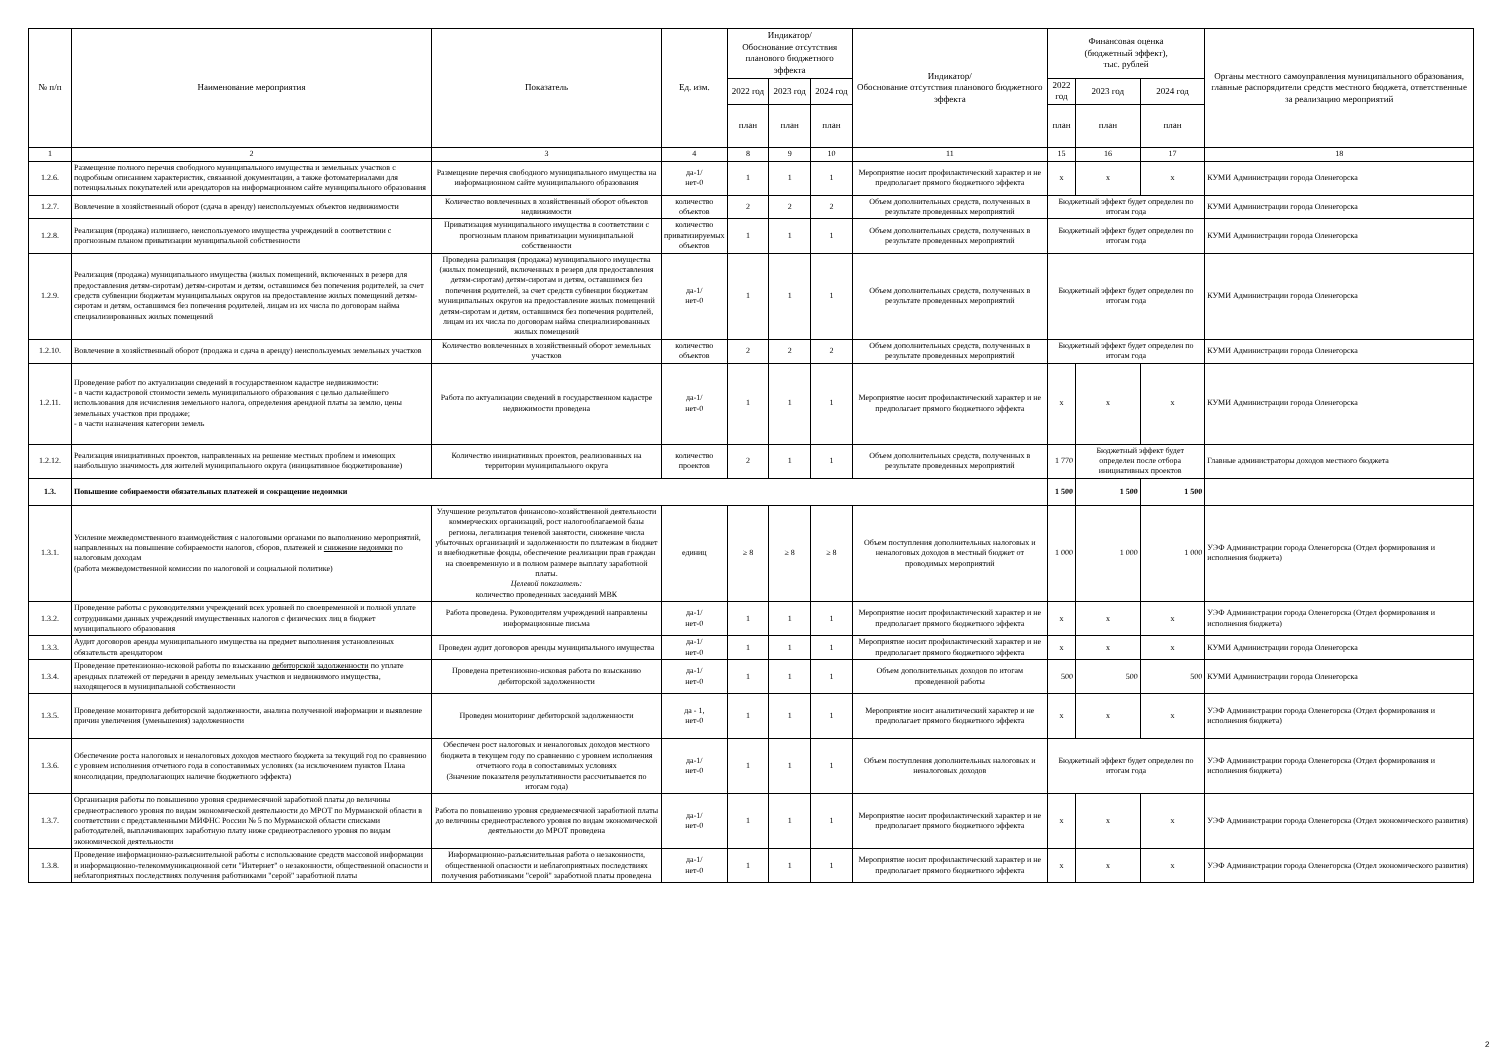| № п/п | Наименование мероприятия | Показатель | Ед. изм. | Индикатор/ Обоснование отсутствия планового бюджетного эффекта | | | Индикатор/ Обоснование отсутствия планового бюджетного эффекта | Финансовая оценка (бюджетный эффект), тыс. рублей | | | Органы местного самоуправления муниципального образования, главные распорядители средств местного бюджета, ответственные за реализацию мероприятий |
| --- | --- | --- | --- | --- | --- | --- | --- | --- | --- | --- | --- |
| | | | | 2022 год | 2023 год | 2024 год | | 2022 год | 2023 год | 2024 год | |
| | | | | план | план | план | | план | план | план | |
| 1 | 2 | 3 | 4 | 8 | 9 | 10 | 11 | 15 | 16 | 17 | 18 |
| 1.2.6. | Размещение полного перечня свободного муниципального имущества и земельных участков с подробным описанием характеристик, связанной документации, а также фотоматериалами для потенциальных покупателей или арендаторов на информационном сайте муниципального образования | Размещение перечня свободного муниципального имущества на информационном сайте муниципального образования | да-1/ нет-0 | 1 | 1 | 1 | Мероприятие носит профилактический характер и не предполагает прямого бюджетного эффекта | х | х | х | КУМИ Администрации города Оленегорска |
| 1.2.7. | Вовлечение в хозяйственный оборот (сдача в аренду) неиспользуемых объектов недвижимости | Количество вовлеченных в хозяйственный оборот объектов недвижимости | количество объектов | 2 | 2 | 2 | Объем дополнительных средств, полученных в результате проведенных мероприятий | Бюджетный эффект будет определен по итогам года | | | КУМИ Администрации города Оленегорска |
| 1.2.8. | Реализация (продажа) излишнего, неиспользуемого имущества учреждений в соответствии с прогнозным планом приватизации муниципальной собственности | Приватизация муниципального имущества в соответствии с прогнозным планом приватизации муниципальной собственности | количество приватизируемых объектов | 1 | 1 | 1 | Объем дополнительных средств, полученных в результате проведенных мероприятий | Бюджетный эффект будет определен по итогам года | | | КУМИ Администрации города Оленегорска |
| 1.2.9. | Реализация (продажа) муниципального имущества (жилых помещений, включенных в резерв для предоставления детям-сиротам) детям-сиротам и детям, оставшимся без попечения родителей, за счет средств субвенции бюджетам муниципальных округов на предоставление жилых помещений детям-сиротам и детям, оставшимся без попечения родителей, лицам из их числа по договорам найма специализированных жилых помещений | Проведена рализация (продажа) муниципального имущества (жилых помещений, включенных в резерв для предоставления детям-сиротам) детям-сиротам и детям, оставшимся без попечения родителей, за счет средств субвенции бюджетам муниципальных округов на предоставление жилых помещений детям-сиротам и детям, оставшимся без попечения родителей, лицам из их числа по договорам найма специализированных жилых помещений | да-1/ нет-0 | 1 | 1 | 1 | Объем дополнительных средств, полученных в результате проведенных мероприятий | Бюджетный эффект будет определен по итогам года | | | КУМИ Администрации города Оленегорска |
| 1.2.10. | Вовлечение в хозяйственный оборот (продажа и сдача в аренду) неиспользуемых земельных участков | Количество вовлеченных в хозяйственный оборот земельных участков | количество объектов | 2 | 2 | 2 | Объем дополнительных средств, полученных в результате проведенных мероприятий | Бюджетный эффект будет определен по итогам года | | | КУМИ Администрации города Оленегорска |
| 1.2.11. | Проведение работ по актуализации сведений в государственном кадастре недвижимости: - в части кадастровой стоимости земель муниципального образования с целью дальнейшего использования для исчисления земельного налога, определения арендной платы за землю, цены земельных участков при продаже; - в части назначения категории земель | Работа по актуализации сведений в государственном кадастре недвижимости проведена | да-1/ нет-0 | 1 | 1 | 1 | Мероприятие носит профилактический характер и не предполагает прямого бюджетного эффекта | х | х | х | КУМИ Администрации города Оленегорска |
| 1.2.12. | Реализация инициативных проектов, направленных на решение местных проблем и имеющих наибольшую значимость для жителей муниципального округа (инициативное бюджетирование) | Количество инициативных проектов, реализованных на территории муниципального округа | количество проектов | 2 | 1 | 1 | Объем дополнительных средств, полученных в результате проведенных мероприятий | 1 770 | Бюджетный эффект будет определен после отбора инициативных проектов | | Главные администраторы доходов местного бюджета |
| 1.3. | Повышение собираемости обязательных платежей и сокращение недоимки | | | | | | | 1 500 | 1 500 | 1 500 | |
| 1.3.1. | Усиление межведомственного взаимодействия с налоговыми органами по выполнению мероприятий, направленных на повышение собираемости налогов, сборов, платежей и снижение недоимки по налоговым доходам (работа межведомственной комиссии по налоговой и социальной политике) | Улучшение результатов финансово-хозяйственной деятельности коммерческих организаций, рост налогооблагаемой базы региона, легализация теневой занятости, снижение числа убыточных организаций и задолженности по платежам в бюджет и внебюджетные фонды, обеспечение реализации прав граждан на своевременную и в полном размере выплату заработной платы. Целевой показатель: количество проведенных заседаний МВК | единиц | ≥ 8 | ≥ 8 | ≥ 8 | Объем поступления дополнительных налоговых и неналоговых доходов в местный бюджет от проводимых мероприятий | 1 000 | 1 000 | 1 000 | УЭФ Администрации города Оленегорска (Отдел формирования и исполнения бюджета) |
| 1.3.2. | Проведение работы с руководителями учреждений всех уровней по своевременной и полной уплате сотрудниками данных учреждений имущественных налогов с физических лиц в бюджет муниципального образования | Работа проведена. Руководителям учреждений направлены информационные письма | да-1/ нет-0 | 1 | 1 | 1 | Мероприятие носит профилактический характер и не предполагает прямого бюджетного эффекта | х | х | х | УЭФ Администрации города Оленегорска (Отдел формирования и исполнения бюджета) |
| 1.3.3. | Аудит договоров аренды муниципального имущества на предмет выполнения установленных обязательств арендатором | Проведен аудит договоров аренды муниципального имущества | да-1/ нет-0 | 1 | 1 | 1 | Мероприятие носит профилактический характер и не предполагает прямого бюджетного эффекта | х | х | х | КУМИ Администрации города Оленегорска |
| 1.3.4. | Проведение претензионно-исковой работы по взысканию дебиторской задолженности по уплате арендных платежей от передачи в аренду земельных участков и недвижимого имущества, находящегося в муниципальной собственности | Проведена претензионно-исковая работа по взысканию дебиторской задолженности | да-1/ нет-0 | 1 | 1 | 1 | Объем дополнительных доходов по итогам проведенной работы | 500 | 500 | 500 | КУМИ Администрации города Оленегорска |
| 1.3.5. | Проведение мониторинга дебиторской задолженности, анализа полученной информации и выявление причин увеличения (уменьшения) задолженности | Проведен мониторинг дебиторской задолженности | да - 1, нет-0 | 1 | 1 | 1 | Мероприятие носит аналитический характер и не предполагает прямого бюджетного эффекта | х | х | х | УЭФ Администрации города Оленегорска (Отдел формирования и исполнения бюджета) |
| 1.3.6. | Обеспечение роста налоговых и неналоговых доходов местного бюджета за текущий год по сравнению с уровнем исполнения отчетного года в сопоставимых условиях (за исключением пунктов Плана консолидации, предполагающих наличие бюджетного эффекта) | Обеспечен рост налоговых и неналоговых доходов местного бюджета в текущем году по сравнению с уровнем исполнения отчетного года в сопоставимых условиях (Значение показателя результативности рассчитывается по итогам года) | да-1/ нет-0 | 1 | 1 | 1 | Объем поступления дополнительных налоговых и неналоговых доходов | Бюджетный эффект будет определен по итогам года | | | УЭФ Администрации города Оленегорска (Отдел формирования и исполнения бюджета) |
| 1.3.7. | Организация работы по повышению уровня среднемесячной заработной платы до величины среднеотраслевого уровня по видам экономической деятельности до МРОТ по Мурманской области в соответствии с представленными МИФНС России № 5 по Мурманской области списками работодателей, выплачивающих заработную плату ниже среднеотраслевого уровня по видам экономической деятельности | Работа по повышению уровня среднемесячной заработной платы до величины среднеотраслевого уровня по видам экономической деятельности до МРОТ проведена | да-1/ нет-0 | 1 | 1 | 1 | Мероприятие носит профилактический характер и не предполагает прямого бюджетного эффекта | х | х | х | УЭФ Администрации города Оленегорска (Отдел экономического развития) |
| 1.3.8. | Проведение информационно-разъяснительной работы с использование средств массовой информации и информационно-телекоммуникационной сети "Интернет" о незаконности, общественной опасности и неблагоприятных последствиях получения работниками "серой" заработной платы | Информационно-разъяснительная работа о незаконности, общественной опасности и неблагоприятных последствиях получения работниками "серой" заработной платы проведена | да-1/ нет-0 | 1 | 1 | 1 | Мероприятие носит профилактический характер и не предполагает прямого бюджетного эффекта | х | х | х | УЭФ Администрации города Оленегорска (Отдел экономического развития) |
2